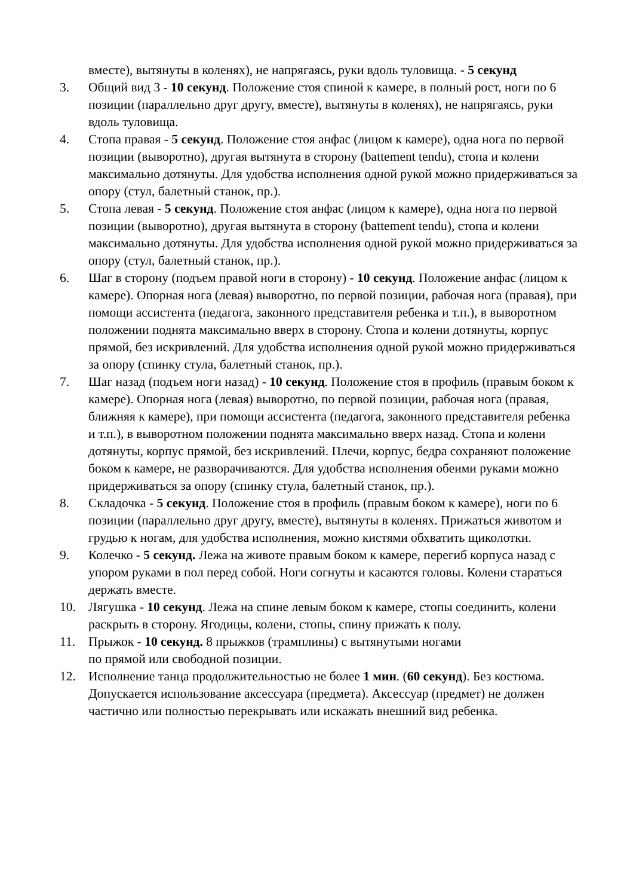вместе), вытянуты в коленях), не напрягаясь, руки вдоль туловища. - 5 секунд
3. Общий вид 3 - 10 секунд. Положение стоя спиной к камере, в полный рост, ноги по 6 позиции (параллельно друг другу, вместе), вытянуты в коленях), не напрягаясь, руки вдоль туловища.
4. Стопа правая - 5 секунд. Положение стоя анфас (лицом к камере), одна нога по первой позиции (выворотно), другая вытянута в сторону (battement tendu), стопа и колени максимально дотянуты. Для удобства исполнения одной рукой можно придерживаться за опору (стул, балетный станок, пр.).
5. Стопа левая - 5 секунд. Положение стоя анфас (лицом к камере), одна нога по первой позиции (выворотно), другая вытянута в сторону (battement tendu), стопа и колени максимально дотянуты. Для удобства исполнения одной рукой можно придерживаться за опору (стул, балетный станок, пр.).
6. Шаг в сторону (подъем правой ноги в сторону) - 10 секунд. Положение анфас (лицом к камере). Опорная нога (левая) выворотно, по первой позиции, рабочая нога (правая), при помощи ассистента (педагога, законного представителя ребенка и т.п.), в выворотном положении поднята максимально вверх в сторону. Стопа и колени дотянуты, корпус прямой, без искривлений. Для удобства исполнения одной рукой можно придерживаться за опору (спинку стула, балетный станок, пр.).
7. Шаг назад (подъем ноги назад) - 10 секунд. Положение стоя в профиль (правым боком к камере). Опорная нога (левая) выворотно, по первой позиции, рабочая нога (правая, ближняя к камере), при помощи ассистента (педагога, законного представителя ребенка и т.п.), в выворотном положении поднята максимально вверх назад. Стопа и колени дотянуты, корпус прямой, без искривлений. Плечи, корпус, бедра сохраняют положение боком к камере, не разворачиваются. Для удобства исполнения обеими руками можно придерживаться за опору (спинку стула, балетный станок, пр.).
8. Складочка - 5 секунд. Положение стоя в профиль (правым боком к камере), ноги по 6 позиции (параллельно друг другу, вместе), вытянуты в коленях. Прижаться животом и грудью к ногам, для удобства исполнения, можно кистями обхватить щиколотки.
9. Колечко - 5 секунд. Лежа на животе правым боком к камере, перегиб корпуса назад с упором руками в пол перед собой. Ноги согнуты и касаются головы. Колени стараться держать вместе.
10. Лягушка - 10 секунд. Лежа на спине левым боком к камере, стопы соединить, колени раскрыть в сторону. Ягодицы, колени, стопы, спину прижать к полу.
11. Прыжок - 10 секунд. 8 прыжков (трамплины) с вытянутыми ногами
по прямой или свободной позиции.
12. Исполнение танца продолжительностью не более 1 мин. (60 секунд). Без костюма. Допускается использование аксессуара (предмета). Аксессуар (предмет) не должен частично или полностью перекрывать или искажать внешний вид ребенка.